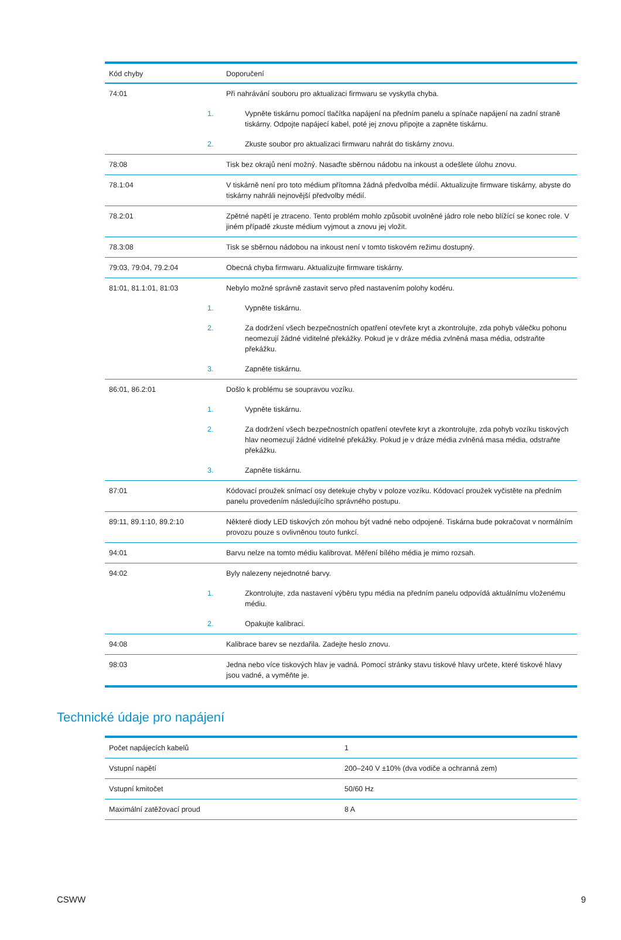| Kód chyby | Doporučení |
| --- | --- |
| 74:01 | Při nahrávání souboru pro aktualizaci firmwaru se vyskytla chyba. 1. Vypněte tiskárnu pomocí tlačítka napájení na předním panelu a spínače napájení na zadní straně tiskárny. Odpojte napájecí kabel, poté jej znovu připojte a zapněte tiskárnu. 2. Zkuste soubor pro aktualizaci firmwaru nahrát do tiskárny znovu. |
| 78:08 | Tisk bez okrajů není možný. Nasaďte sběrnou nádobu na inkoust a odešlete úlohu znovu. |
| 78.1:04 | V tiskárně není pro toto médium přítomna žádná předvolba médií. Aktualizujte firmware tiskárny, abyste do tiskárny nahráli nejnovější předvolby médií. |
| 78.2:01 | Zpětné napětí je ztraceno. Tento problém mohlo způsobit uvolněné jádro role nebo blížící se konec role. V jiném případě zkuste médium vyjmout a znovu jej vložit. |
| 78.3:08 | Tisk se sběrnou nádobou na inkoust není v tomto tiskovém režimu dostupný. |
| 79:03, 79:04, 79.2:04 | Obecná chyba firmwaru. Aktualizujte firmware tiskárny. |
| 81:01, 81.1:01, 81:03 | Nebylo možné správně zastavit servo před nastavením polohy kodéru. 1. Vypněte tiskárnu. 2. Za dodržení všech bezpečnostních opatření otevřete kryt a zkontrolujte, zda pohyb válečku pohonu neomezují žádné viditelné překážky. Pokud je v dráze média zvlněná masa média, odstraňte překážku. 3. Zapněte tiskárnu. |
| 86:01, 86.2:01 | Došlo k problému se soupravou vozíku. 1. Vypněte tiskárnu. 2. Za dodržení všech bezpečnostních opatření otevřete kryt a zkontrolujte, zda pohyb vozíku tiskových hlav neomezují žádné viditelné překážky. Pokud je v dráze média zvlněná masa média, odstraňte překážku. 3. Zapněte tiskárnu. |
| 87:01 | Kódovací proužek snímací osy detekuje chyby v poloze vozíku. Kódovací proužek vyčistěte na předním panelu provedením následujícího správného postupu. |
| 89:11, 89.1:10, 89.2:10 | Některé diody LED tiskových zón mohou být vadné nebo odpojené. Tiskárna bude pokračovat v normálním provozu pouze s ovlivněnou touto funkcí. |
| 94:01 | Barvu nelze na tomto médiu kalibrovat. Měření bílého média je mimo rozsah. |
| 94:02 | Byly nalezeny nejednotné barvy. 1. Zkontrolujte, zda nastavení výběru typu média na předním panelu odpovídá aktuálnímu vloženému médiu. 2. Opakujte kalibraci. |
| 94:08 | Kalibrace barev se nezdařila. Zadejte heslo znovu. |
| 98:03 | Jedna nebo více tiskových hlav je vadná. Pomocí stránky stavu tiskové hlavy určete, které tiskové hlavy jsou vadné, a vyměňte je. |
Technické údaje pro napájení
| Počet napájecích kabelů | 1 |
| Vstupní napětí | 200–240 V ±10% (dva vodiče a ochranná zem) |
| Vstupní kmitočet | 50/60 Hz |
| Maximální zatěžovací proud | 8 A |
CSWW 9